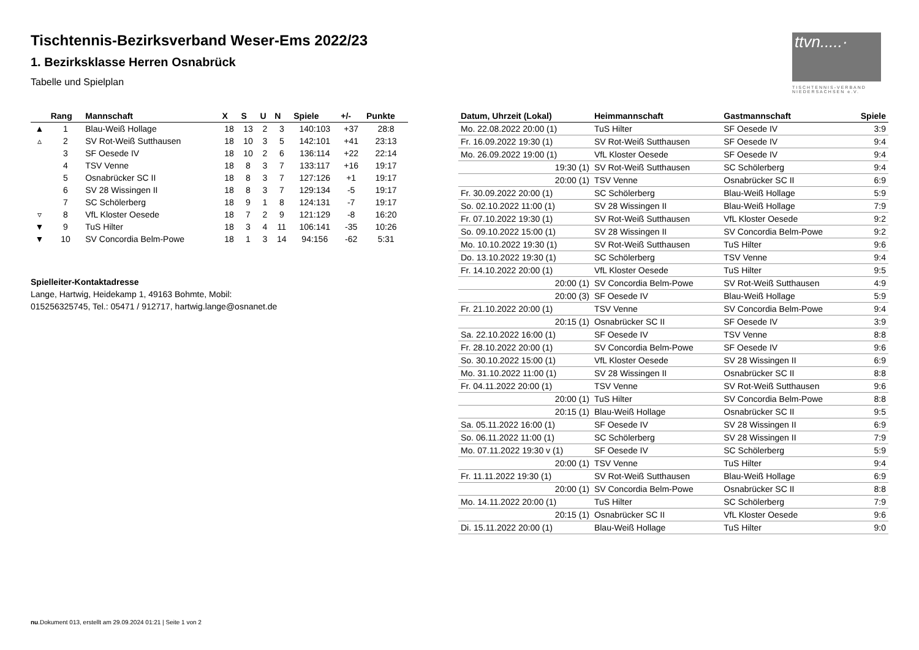Tischtennis-Bezirksverband Weser-Ems 2022/23
1. Bezirksklasse Herren Osnabrück
Tabelle und Spielplan
ttvn.....·
TISCHTENNIS-VERBAND NIEDERSACHSEN e.V.
| | Rang | Mannschaft | X | S | U | N | Spiele | +/- | Punkte |
| --- | --- | --- | --- | --- | --- | --- | --- | --- | --- |
| ▲ | 1 | Blau-Weiß Hollage | 18 | 13 | 2 | 3 | 140:103 | +37 | 28:8 |
| ▵ | 2 | SV Rot-Weiß Sutthausen | 18 | 10 | 3 | 5 | 142:101 | +41 | 23:13 |
| | 3 | SF Oesede IV | 18 | 10 | 2 | 6 | 136:114 | +22 | 22:14 |
| | 4 | TSV Venne | 18 | 8 | 3 | 7 | 133:117 | +16 | 19:17 |
| | 5 | Osnabrücker SC II | 18 | 8 | 3 | 7 | 127:126 | +1 | 19:17 |
| | 6 | SV 28 Wissingen II | 18 | 8 | 3 | 7 | 129:134 | -5 | 19:17 |
| | 7 | SC Schölerberg | 18 | 9 | 1 | 8 | 124:131 | -7 | 19:17 |
| ▿ | 8 | VfL Kloster Oesede | 18 | 7 | 2 | 9 | 121:129 | -8 | 16:20 |
| ▼ | 9 | TuS Hilter | 18 | 3 | 4 | 11 | 106:141 | -35 | 10:26 |
| ▼ | 10 | SV Concordia Belm-Powe | 18 | 1 | 3 | 14 | 94:156 | -62 | 5:31 |
Spielleiter-Kontaktadresse
Lange, Hartwig, Heidekamp 1, 49163 Bohmte, Mobil:
015256325745, Tel.: 05471 / 912717, hartwig.lange@osnanet.de
| Datum, Uhrzeit (Lokal) | Heimmannschaft | Gastmannschaft | Spiele |
| --- | --- | --- | --- |
| Mo. 22.08.2022 20:00 (1) | TuS Hilter | SF Oesede IV | 3:9 |
| Fr. 16.09.2022 19:30 (1) | SV Rot-Weiß Sutthausen | SF Oesede IV | 9:4 |
| Mo. 26.09.2022 19:00 (1) | VfL Kloster Oesede | SF Oesede IV | 9:4 |
| 19:30 (1) | SV Rot-Weiß Sutthausen | SC Schölerberg | 9:4 |
| 20:00 (1) | TSV Venne | Osnabrücker SC II | 6:9 |
| Fr. 30.09.2022 20:00 (1) | SC Schölerberg | Blau-Weiß Hollage | 5:9 |
| So. 02.10.2022 11:00 (1) | SV 28 Wissingen II | Blau-Weiß Hollage | 7:9 |
| Fr. 07.10.2022 19:30 (1) | SV Rot-Weiß Sutthausen | VfL Kloster Oesede | 9:2 |
| So. 09.10.2022 15:00 (1) | SV 28 Wissingen II | SV Concordia Belm-Powe | 9:2 |
| Mo. 10.10.2022 19:30 (1) | SV Rot-Weiß Sutthausen | TuS Hilter | 9:6 |
| Do. 13.10.2022 19:30 (1) | SC Schölerberg | TSV Venne | 9:4 |
| Fr. 14.10.2022 20:00 (1) | VfL Kloster Oesede | TuS Hilter | 9:5 |
| 20:00 (1) | SV Concordia Belm-Powe | SV Rot-Weiß Sutthausen | 4:9 |
| 20:00 (3) | SF Oesede IV | Blau-Weiß Hollage | 5:9 |
| Fr. 21.10.2022 20:00 (1) | TSV Venne | SV Concordia Belm-Powe | 9:4 |
| 20:15 (1) | Osnabrücker SC II | SF Oesede IV | 3:9 |
| Sa. 22.10.2022 16:00 (1) | SF Oesede IV | TSV Venne | 8:8 |
| Fr. 28.10.2022 20:00 (1) | SV Concordia Belm-Powe | SF Oesede IV | 9:6 |
| So. 30.10.2022 15:00 (1) | VfL Kloster Oesede | SV 28 Wissingen II | 6:9 |
| Mo. 31.10.2022 11:00 (1) | SV 28 Wissingen II | Osnabrücker SC II | 8:8 |
| Fr. 04.11.2022 20:00 (1) | TSV Venne | SV Rot-Weiß Sutthausen | 9:6 |
| 20:00 (1) | TuS Hilter | SV Concordia Belm-Powe | 8:8 |
| 20:15 (1) | Blau-Weiß Hollage | Osnabrücker SC II | 9:5 |
| Sa. 05.11.2022 16:00 (1) | SF Oesede IV | SV 28 Wissingen II | 6:9 |
| So. 06.11.2022 11:00 (1) | SC Schölerberg | SV 28 Wissingen II | 7:9 |
| Mo. 07.11.2022 19:30 v (1) | SF Oesede IV | SC Schölerberg | 5:9 |
| 20:00 (1) | TSV Venne | TuS Hilter | 9:4 |
| Fr. 11.11.2022 19:30 (1) | SV Rot-Weiß Sutthausen | Blau-Weiß Hollage | 6:9 |
| 20:00 (1) | SV Concordia Belm-Powe | Osnabrücker SC II | 8:8 |
| Mo. 14.11.2022 20:00 (1) | TuS Hilter | SC Schölerberg | 7:9 |
| 20:15 (1) | Osnabrücker SC II | VfL Kloster Oesede | 9:6 |
| Di. 15.11.2022 20:00 (1) | Blau-Weiß Hollage | TuS Hilter | 9:0 |
nu.Dokument 013, erstellt am 29.09.2024 01:21 | Seite 1 von 2